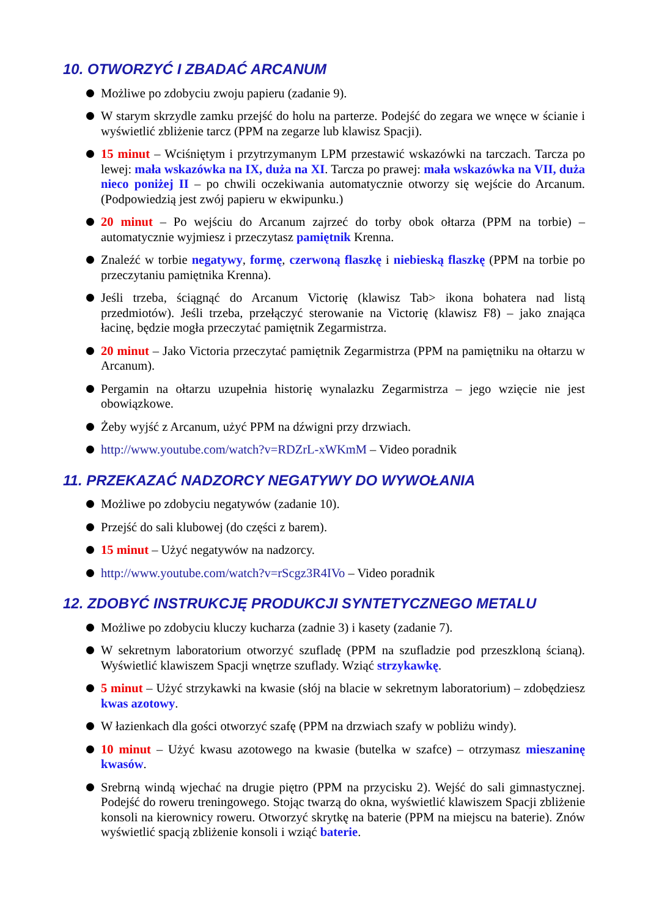10. OTWORZYĆ I ZBADAĆ ARCANUM
Możliwe po zdobyciu zwoju papieru (zadanie 9).
W starym skrzydle zamku przejść do holu na parterze. Podejść do zegara we wnęce w ścianie i wyświetlić zbliżenie tarcz (PPM na zegarze lub klawisz Spacji).
15 minut – Wciśniętym i przytrzymanym LPM przestawić wskazówki na tarczach. Tarcza po lewej: mała wskazówka na IX, duża na XI. Tarcza po prawej: mała wskazówka na VII, duża nieco poniżej II – po chwili oczekiwania automatycznie otworzy się wejście do Arcanum. (Podpowiedzią jest zwój papieru w ekwipunku.)
20 minut – Po wejściu do Arcanum zajrzeć do torby obok ołtarza (PPM na torbie) – automatycznie wyjmiesz i przeczytasz pamiętnik Krenna.
Znaleźć w torbie negatywy, formę, czerwoną flaszkę i niebieską flaszkę (PPM na torbie po przeczytaniu pamiętnika Krenna).
Jeśli trzeba, ściągnąć do Arcanum Victorię (klawisz Tab> ikona bohatera nad listą przedmiotów). Jeśli trzeba, przełączyć sterowanie na Victorię (klawisz F8) – jako znająca łacinę, będzie mogła przeczytać pamiętnik Zegarmistrza.
20 minut – Jako Victoria przeczytać pamiętnik Zegarmistrza (PPM na pamiętniku na ołtarzu w Arcanum).
Pergamin na ołtarzu uzupełnia historię wynalazku Zegarmistrza – jego wzięcie nie jest obowiązkowe.
Żeby wyjść z Arcanum, użyć PPM na dźwigni przy drzwiach.
http://www.youtube.com/watch?v=RDZrL-xWKmM – Video poradnik
11. PRZEKAZAĆ NADZORCY NEGATYWY DO WYWOŁANIA
Możliwe po zdobyciu negatywów (zadanie 10).
Przejść do sali klubowej (do części z barem).
15 minut – Użyć negatywów na nadzorcy.
http://www.youtube.com/watch?v=rScgz3R4IVo – Video poradnik
12. ZDOBYĆ INSTRUKCJĘ PRODUKCJI SYNTETYCZNEGO METALU
Możliwe po zdobyciu kluczy kucharza (zadnie 3) i kasety (zadanie 7).
W sekretnym laboratorium otworzyć szufladę (PPM na szufladzie pod przeszkloną ścianą). Wyświetlić klawiszem Spacji wnętrze szuflady. Wziąć strzykawkę.
5 minut – Użyć strzykawki na kwasie (słój na blacie w sekretnym laboratorium) – zdobędziesz kwas azotowy.
W łazienkach dla gości otworzyć szafę (PPM na drzwiach szafy w pobliżu windy).
10 minut – Użyć kwasu azotowego na kwasie (butelka w szafce) – otrzymasz mieszaninę kwasów.
Srebrną windą wjechać na drugie piętro (PPM na przycisku 2). Wejść do sali gimnastycznej. Podejść do roweru treningowego. Stojąc twarzą do okna, wyświetlić klawiszem Spacji zbliżenie konsoli na kierownicy roweru. Otworzyć skrytkę na baterie (PPM na miejscu na baterie). Znów wyświetlić spacją zbliżenie konsoli i wziąć baterie.